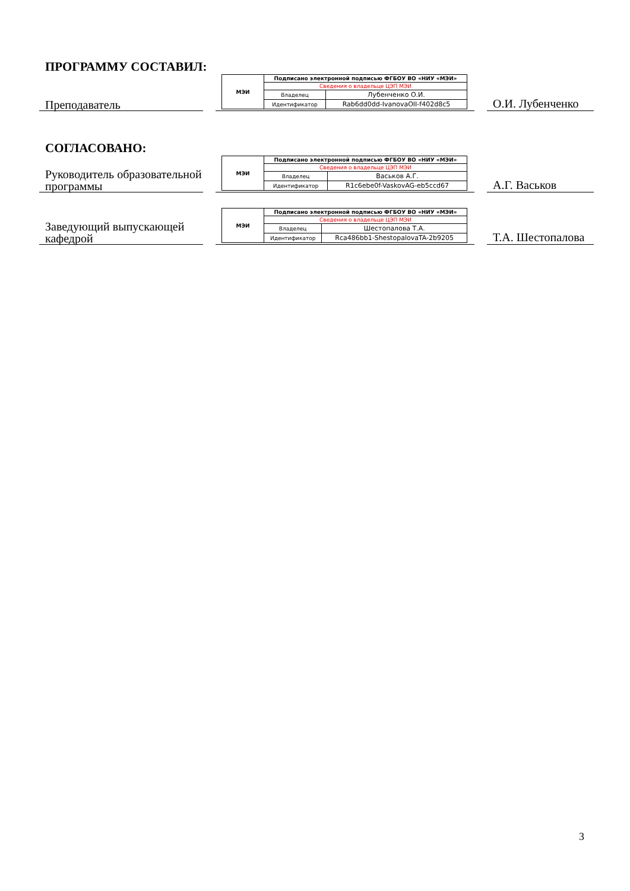ПРОГРАММУ СОСТАВИЛ:
Преподаватель
| МЭИ | Подписано электронной подписью ФГБОУ ВО «НИУ «МЭИ» | |
| | Сведения о владельце ЦЭП МЭИ | |
| | Владелец | Лубенченко О.И. |
| | Идентификатор | Rab6dd0dd-IvanovaOII-f402d8c5 |
О.И. Лубенченко
СОГЛАСОВАНО:
Руководитель образовательной программы
| МЭИ | Подписано электронной подписью ФГБОУ ВО «НИУ «МЭИ» | |
| | Сведения о владельце ЦЭП МЭИ | |
| | Владелец | Васьков А.Г. |
| | Идентификатор | R1c6ebe0f-VaskovAG-eb5ccd67 |
А.Г. Васьков
Заведующий выпускающей кафедрой
| МЭИ | Подписано электронной подписью ФГБОУ ВО «НИУ «МЭИ» | |
| | Сведения о владельце ЦЭП МЭИ | |
| | Владелец | Шестопалова Т.А. |
| | Идентификатор | Rca486bb1-ShestopalovaTA-2b9205 |
Т.А. Шестопалова
3